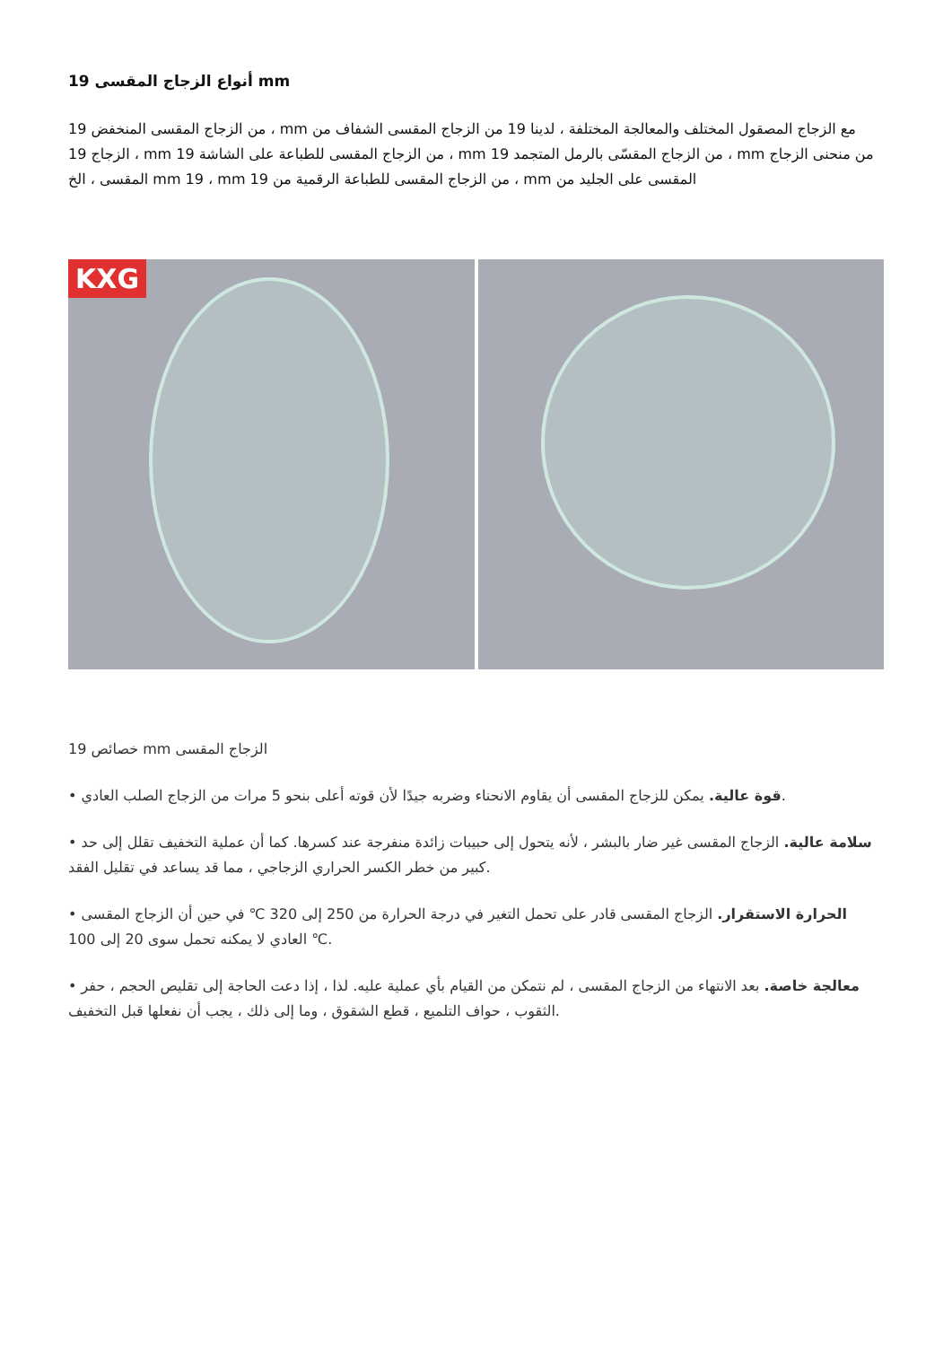19 أنواع الزجاج المقسى mm
من الزجاج المقسى المنخفض 19 ، mm مع الزجاج المصقول المختلف والمعالجة المختلفة ، لدينا 19 من الزجاج المقسى الشفاف من الزجاج 19 ، mm من الزجاج المقسى للطباعة على الشاشة 19 ، mm من الزجاج المقسّى بالرمل المتجمد 19 ، mm من منحنى الزجاج المقسى ، الخ mm 19 ، mm من الزجاج المقسى للطباعة الرقمية من 19 ، mm المقسى على الجليد من
KXG
19 خصائص mm الزجاج المقسى
• قوة عالية. يمكن للزجاج المقسى أن يقاوم الانحناء وضربه جيدًا لأن قوته أعلى بنحو 5 مرات من الزجاج الصلب العادي.
• سلامة عالية. الزجاج المقسى غير ضار بالبشر ، لأنه يتحول إلى حبيبات زائدة منفرجة عند كسرها. كما أن عملية التخفيف تقلل إلى حد كبير من خطر الكسر الحراري الزجاجي ، مما قد يساعد في تقليل الفقد.
• الحرارة الاستقرار. الزجاج المقسى قادر على تحمل التغير في درجة الحرارة من 250 إلى 320 ℃ في حين أن الزجاج المقسى العادي لا يمكنه تحمل سوى 20 إلى 100 ℃.
• معالجة خاصة. بعد الانتهاء من الزجاج المقسى ، لم نتمكن من القيام بأي عملية عليه. لذا ، إذا دعت الحاجة إلى تقليص الحجم ، حفر الثقوب ، حواف التلميع ، قطع الشقوق ، وما إلى ذلك ، يجب أن نفعلها قبل التخفيف.